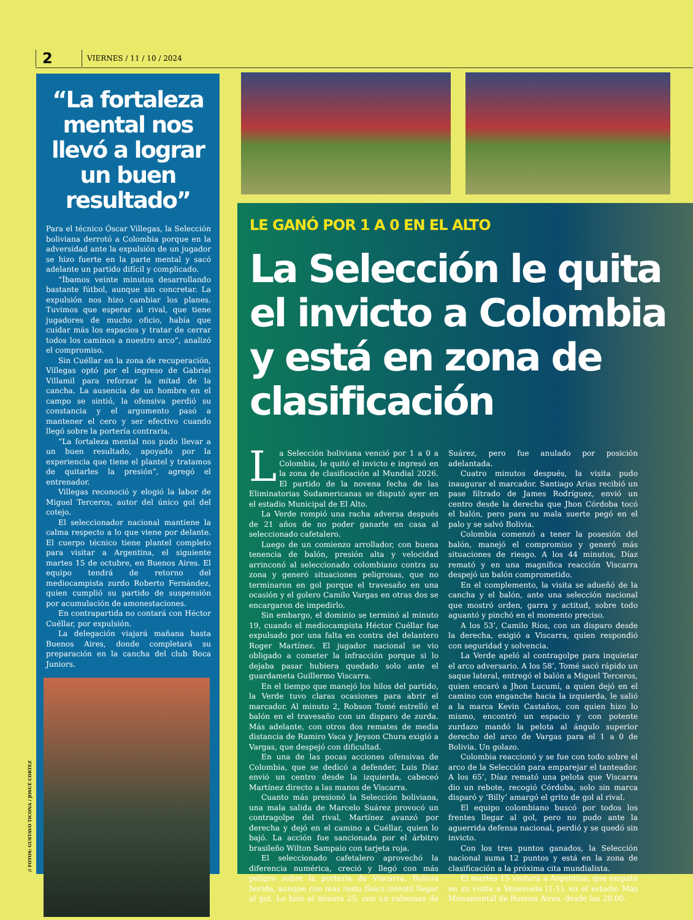2 VIERNES / 11 / 10 / 2024
“La fortaleza mental nos llevó a lograr un buen resultado”
Para el técnico Óscar Villegas, la Selección boliviana derrotó a Colombia porque en la adversidad ante la expulsión de un jugador se hizo fuerte en la parte mental y sacó adelante un partido difícil y complicado.
“Íbamos veinte minutos desarrollando bastante fútbol, aunque sin concretar. La expulsión nos hizo cambiar los planes. Tuvimos que esperar al rival, que tiene jugadores de mucho oficio, había que cuidar más los espacios y tratar de cerrar todos los caminos a nuestro arco”, analizó el compromiso.
Sin Cuéllar en la zona de recuperación, Villegas optó por el ingreso de Gabriel Villamil para reforzar la mitad de la cancha. La ausencia de un hombre en el campo se sintió, la ofensiva perdió su constancia y el argumento pasó a mantener el cero y ser efectivo cuando llegó sobre la portería contraria.
“La fortaleza mental nos pudo llevar a un buen resultado, apoyado por la experiencia que tiene el plantel y tratamos de quitarles la presión”, agregó el entrenador.
Villegas reconoció y elogió la labor de Miguel Terceros, autor del único gol del cotejo.
El seleccionador nacional mantiene la calma respecto a lo que viene por delante. El cuerpo técnico tiene plantel completo para visitar a Argentina, el siguiente martes 15 de octubre, en Buenos Aires. El equipo tendrá de retorno del mediocampista zurdo Roberto Fernández, quien cumplió su partido de suspensión por acumulación de amonestaciones.
En contrapartida no contará con Héctor Cuéllar, por expulsión.
La delegación viajará mañana hasta Buenos Aires, donde completará su preparación en la cancha del club Boca Juniors.
// FOTOS: GUSTAVO TICONA / JOSUÉ CORTEZ
LE GANÓ POR 1 A 0 EN EL ALTO
La Selección le quita el invicto a Colombia y está en zona de clasificación
La Selección boliviana venció por 1 a 0 a Colombia, le quitó el invicto e ingresó en la zona de clasificación al Mundial 2026. El partido de la novena fecha de las Eliminatorias Sudamericanas se disputó ayer en el estadio Municipal de El Alto.
La Verde rompió una racha adversa después de 21 años de no poder ganarle en casa al seleccionado cafetalero.
Luego de un comienzo arrollador, con buena tenencia de balón, presión alta y velocidad arrinconó al seleccionado colombiano contra su zona y generó situaciones peligrosas, que no terminaron en gol porque el travesaño en una ocasión y el golero Camilo Vargas en otras dos se encargaron de impedirlo.
Sin embargo, el dominio se terminó al minuto 19, cuando el mediocampista Héctor Cuéllar fue expulsado por una falta en contra del delantero Roger Martínez. El jugador nacional se vio obligado a cometer la infracción porque si lo dejaba pasar hubiera quedado solo ante el guardameta Guillermo Viscarra.
En el tiempo que manejó los hilos del partido, la Verde tuvo claras ocasiones para abrir el marcador. Al minuto 2, Robson Tomé estrelló el balón en el travesaño con un disparo de zurda. Más adelante, con otros dos remates de media distancia de Ramiro Vaca y Jeyson Chura exigió a Vargas, que despejó con dificultad.
En una de las pocas acciones ofensivas de Colombia, que se dedicó a defender, Luis Díaz envió un centro desde la izquierda, cabeceó Martínez directo a las manos de Viscarra.
Cuanto más presionó la Selección boliviana, una mala salida de Marcelo Suárez provocó un contragolpe del rival, Martínez avanzó por derecha y dejó en el camino a Cuéllar, quien lo bajó. La acción fue sancionada por el árbitro brasileño Wilton Sampaio con tarjeta roja.
El seleccionado cafetalero aprovechó la diferencia numérica, creció y llegó con más peligro sobre la portería de Viscarra. Bolivia herida, aunque con más resto físico intentó llegar al gol. Lo hizo al minuto 25, con un cabezazo de Suárez, pero fue anulado por posición adelantada.
Cuatro minutos después, la visita pudo inaugurar el marcador. Santiago Arias recibió un pase filtrado de James Rodríguez, envió un centro desde la derecha que Jhon Córdoba tocó el balón, pero para su mala suerte pegó en el palo y se salvó Bolivia.
Colombia comenzó a tener la posesión del balón, manejó el compromiso y generó más situaciones de riesgo. A los 44 minutos, Díaz remató y en una magnífica reacción Viscarra despejó un balón comprometido.
En el complemento, la visita se adueñó de la cancha y el balón, ante una selección nacional que mostró orden, garra y actitud, sobre todo aguantó y pinchó en el momento preciso.
A los 53’, Camilo Ríos, con un disparo desde la derecha, exigió a Viscarra, quien respondió con seguridad y solvencia.
La Verde apeló al contragolpe para inquietar el arco adversario. A los 58’, Tomé sacó rápido un saque lateral, entregó el balón a Miguel Terceros, quien encaró a Jhon Lucumí, a quien dejó en el camino con enganche hacia la izquierda, le salió a la marca Kevin Castaños, con quien hizo lo mismo, encontró un espacio y con potente zurdazo mandó la pelota al ángulo superior derecho del arco de Vargas para el 1 a 0 de Bolivia. Un golazo.
Colombia reaccionó y se fue con todo sobre el arco de la Selección para emparejar el tanteador. A los 65’, Díaz remató una pelota que Viscarra dio un rebote, recogió Córdoba, solo sin marca disparó y ‘Billy’ amargó el grito de gol al rival.
El equipo colombiano buscó por todos los frentes llegar al gol, pero no pudo ante la aguerrida defensa nacional, perdió y se quedó sin invicto.
Con los tres puntos ganados, la Selección nacional suma 12 puntos y está en la zona de clasificación a la próxima cita mundialista.
El martes 15 visitará a Argentina, que empató en su visita a Venezuela (1-1), en el estadio Más Monumental de Buenos Aires, desde las 20.00.